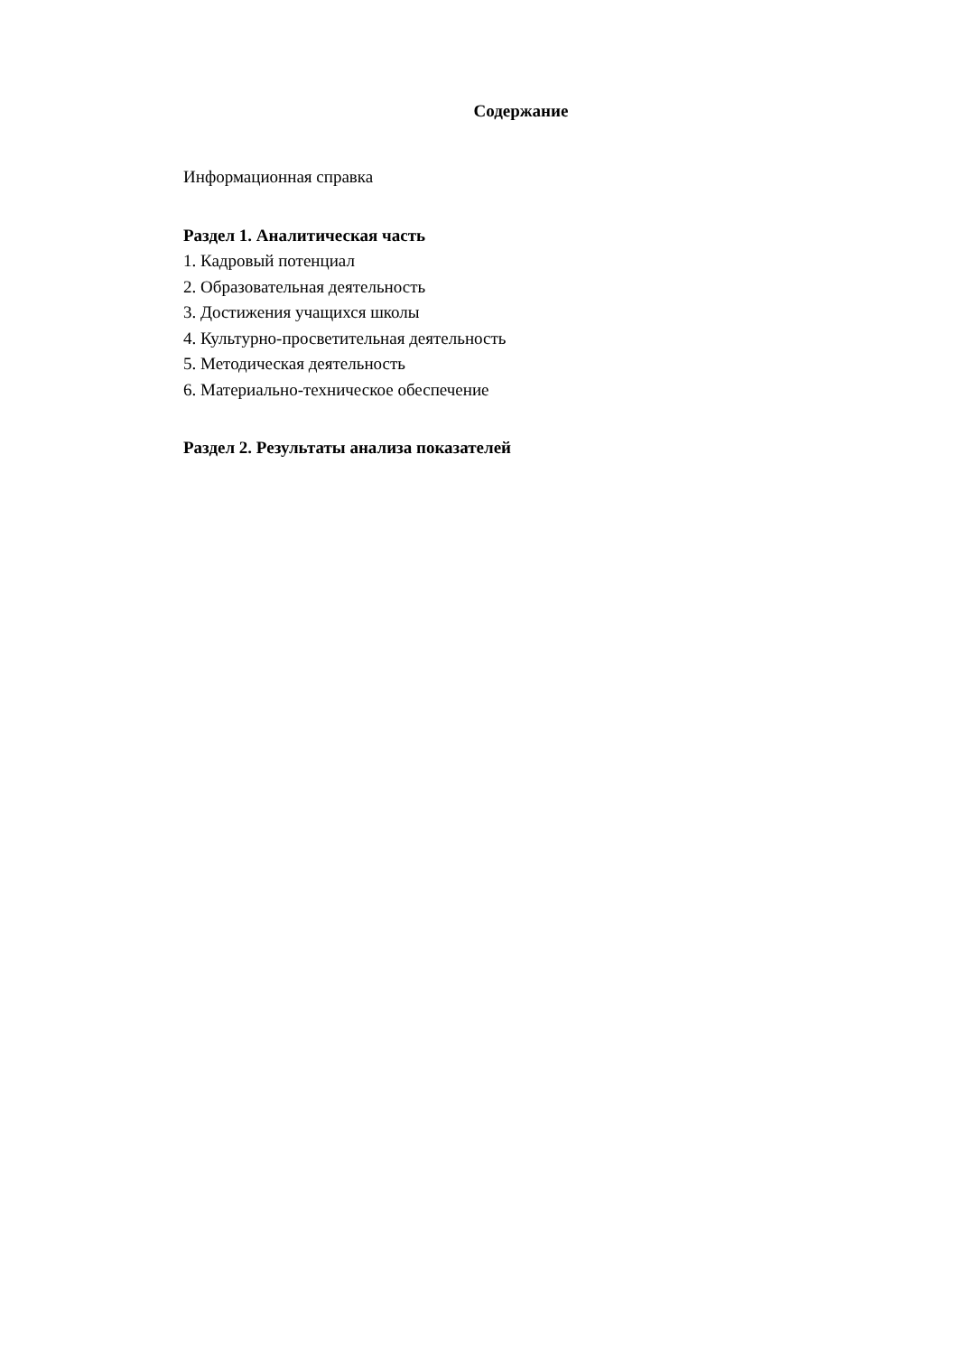Содержание
Информационная справка
Раздел 1. Аналитическая часть
1. Кадровый потенциал
2. Образовательная деятельность
3. Достижения учащихся школы
4. Культурно-просветительная деятельность
5. Методическая деятельность
6. Материально-техническое обеспечение
Раздел 2. Результаты анализа показателей